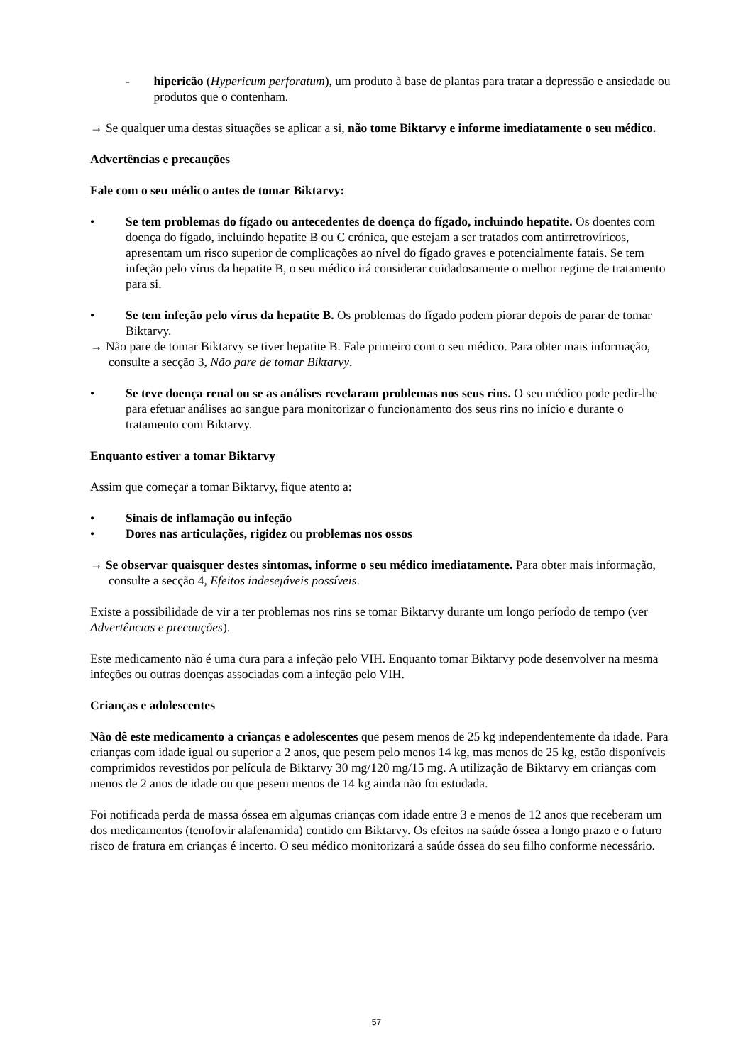- hipericão (Hypericum perforatum), um produto à base de plantas para tratar a depressão e ansiedade ou produtos que o contenham.
→ Se qualquer uma destas situações se aplicar a si, não tome Biktarvy e informe imediatamente o seu médico.
Advertências e precauções
Fale com o seu médico antes de tomar Biktarvy:
• Se tem problemas do fígado ou antecedentes de doença do fígado, incluindo hepatite. Os doentes com doença do fígado, incluindo hepatite B ou C crónica, que estejam a ser tratados com antirretrovíricos, apresentam um risco superior de complicações ao nível do fígado graves e potencialmente fatais. Se tem infeção pelo vírus da hepatite B, o seu médico irá considerar cuidadosamente o melhor regime de tratamento para si.
• Se tem infeção pelo vírus da hepatite B. Os problemas do fígado podem piorar depois de parar de tomar Biktarvy.
→ Não pare de tomar Biktarvy se tiver hepatite B. Fale primeiro com o seu médico. Para obter mais informação, consulte a secção 3, Não pare de tomar Biktarvy.
• Se teve doença renal ou se as análises revelaram problemas nos seus rins. O seu médico pode pedir-lhe para efetuar análises ao sangue para monitorizar o funcionamento dos seus rins no início e durante o tratamento com Biktarvy.
Enquanto estiver a tomar Biktarvy
Assim que começar a tomar Biktarvy, fique atento a:
• Sinais de inflamação ou infeção
• Dores nas articulações, rigidez ou problemas nos ossos
→ Se observar quaisquer destes sintomas, informe o seu médico imediatamente. Para obter mais informação, consulte a secção 4, Efeitos indesejáveis possíveis.
Existe a possibilidade de vir a ter problemas nos rins se tomar Biktarvy durante um longo período de tempo (ver Advertências e precauções).
Este medicamento não é uma cura para a infeção pelo VIH. Enquanto tomar Biktarvy pode desenvolver na mesma infeções ou outras doenças associadas com a infeção pelo VIH.
Crianças e adolescentes
Não dê este medicamento a crianças e adolescentes que pesem menos de 25 kg independentemente da idade. Para crianças com idade igual ou superior a 2 anos, que pesem pelo menos 14 kg, mas menos de 25 kg, estão disponíveis comprimidos revestidos por película de Biktarvy 30 mg/120 mg/15 mg. A utilização de Biktarvy em crianças com menos de 2 anos de idade ou que pesem menos de 14 kg ainda não foi estudada.
Foi notificada perda de massa óssea em algumas crianças com idade entre 3 e menos de 12 anos que receberam um dos medicamentos (tenofovir alafenamida) contido em Biktarvy. Os efeitos na saúde óssea a longo prazo e o futuro risco de fratura em crianças é incerto. O seu médico monitorizará a saúde óssea do seu filho conforme necessário.
57